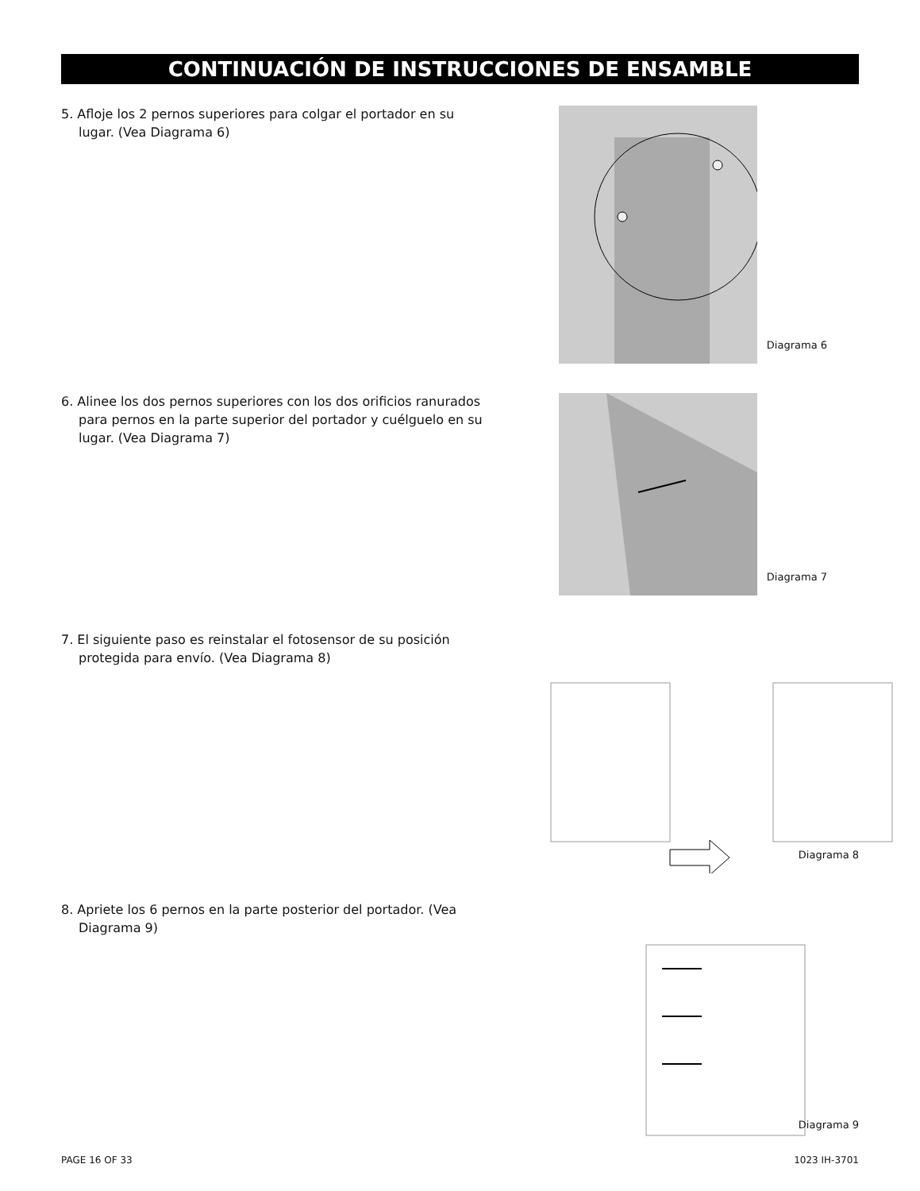CONTINUACIÓN DE INSTRUCCIONES DE ENSAMBLE
5. Afloje los 2 pernos superiores para colgar el portador en su lugar. (Vea Diagrama 6)
Diagrama 6
6. Alinee los dos pernos superiores con los dos orificios ranurados para pernos en la parte superior del portador y cuélguelo en su lugar. (Vea Diagrama 7)
Diagrama 7
7. El siguiente paso es reinstalar el fotosensor de su posición protegida para envío. (Vea Diagrama 8)
Diagrama 8
8. Apriete los 6 pernos en la parte posterior del portador. (Vea Diagrama 9)
Diagrama 9
PAGE 16 OF 33 1023 IH-3701